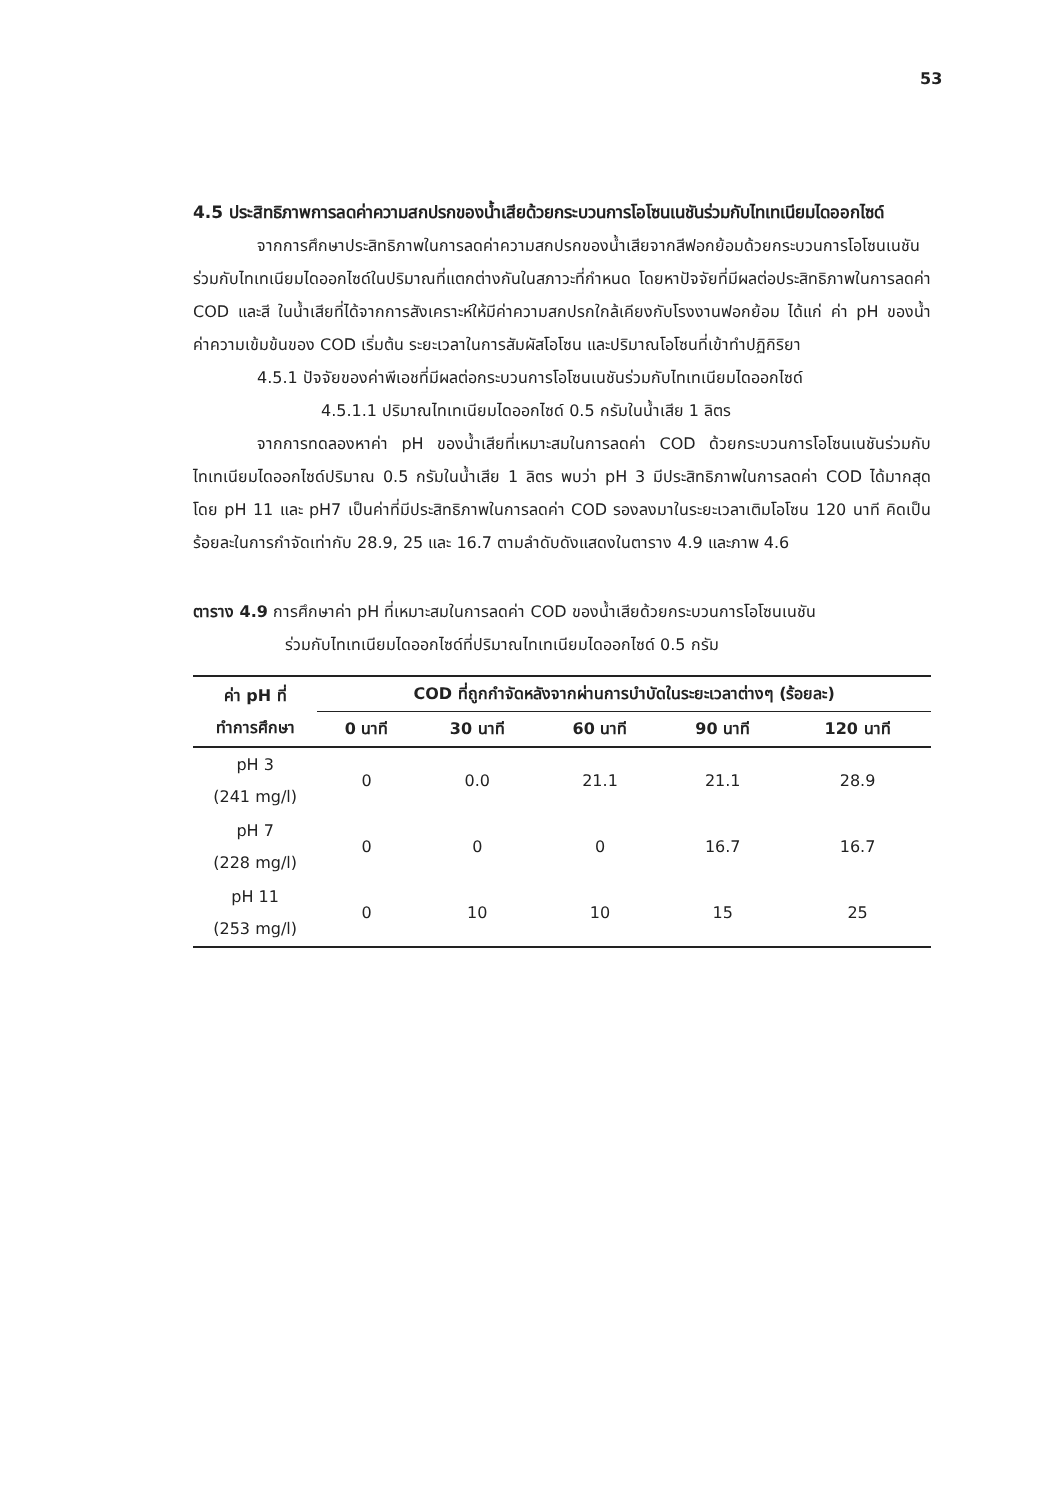53
4.5 ประสิทธิภาพการลดค่าความสกปรกของน้ำเสียด้วยกระบวนการโอโซนเนชันร่วมกับไทเทเนียมไดออกไซด์
จากการศึกษาประสิทธิภาพในการลดค่าความสกปรกของน้ำเสียจากสีฟอกย้อมด้วยกระบวนการโอโซนเนชันร่วมกับไทเทเนียมไดออกไซด์ในปริมาณที่แตกต่างกันในสภาวะที่กำหนด โดยหาปัจจัยที่มีผลต่อประสิทธิภาพในการลดค่า COD และสี ในน้ำเสียที่ได้จากการสังเคราะห์ให้มีค่าความสกปรกใกล้เคียงกับโรงงานฟอกย้อม ได้แก่ ค่า pH ของน้ำ ค่าความเข้มข้นของ COD เริ่มต้น ระยะเวลาในการสัมผัสโอโซน และปริมาณโอโซนที่เข้าทำปฏิกิริยา
4.5.1 ปัจจัยของค่าพีเอชที่มีผลต่อกระบวนการโอโซนเนชันร่วมกับไทเทเนียมไดออกไซด์
4.5.1.1 ปริมาณไทเทเนียมไดออกไซด์ 0.5 กรัมในน้ำเสีย 1 ลิตร
จากการทดลองหาค่า pH ของน้ำเสียที่เหมาะสมในการลดค่า COD ด้วยกระบวนการโอโซนเนชันร่วมกับไทเทเนียมไดออกไซด์ปริมาณ 0.5 กรัมในน้ำเสีย 1 ลิตร พบว่า pH 3 มีประสิทธิภาพในการลดค่า COD ได้มากสุด โดย pH 11 และ pH7 เป็นค่าที่มีประสิทธิภาพในการลดค่า COD รองลงมาในระยะเวลาเติมโอโซน 120 นาที คิดเป็นร้อยละในการกำจัดเท่ากับ 28.9, 25 และ 16.7 ตามลำดับดังแสดงในตาราง 4.9 และภาพ 4.6
ตาราง 4.9 การศึกษาค่า pH ที่เหมาะสมในการลดค่า COD ของน้ำเสียด้วยกระบวนการโอโซนเนชัน
ร่วมกับไทเทเนียมไดออกไซด์ที่ปริมาณไทเทเนียมไดออกไซด์ 0.5 กรัม
| ค่า pH ที่ ทำการศึกษา | COD ที่ถูกกำจัดหลังจากผ่านการบำบัดในระยะเวลาต่างๆ (ร้อยละ) | | | | |
| --- | --- | --- | --- | --- | --- |
| | 0 นาที | 30 นาที | 60 นาที | 90 นาที | 120 นาที |
| pH 3 (241 mg/l) | 0 | 0.0 | 21.1 | 21.1 | 28.9 |
| pH 7 (228 mg/l) | 0 | 0 | 0 | 16.7 | 16.7 |
| pH 11 (253 mg/l) | 0 | 10 | 10 | 15 | 25 |